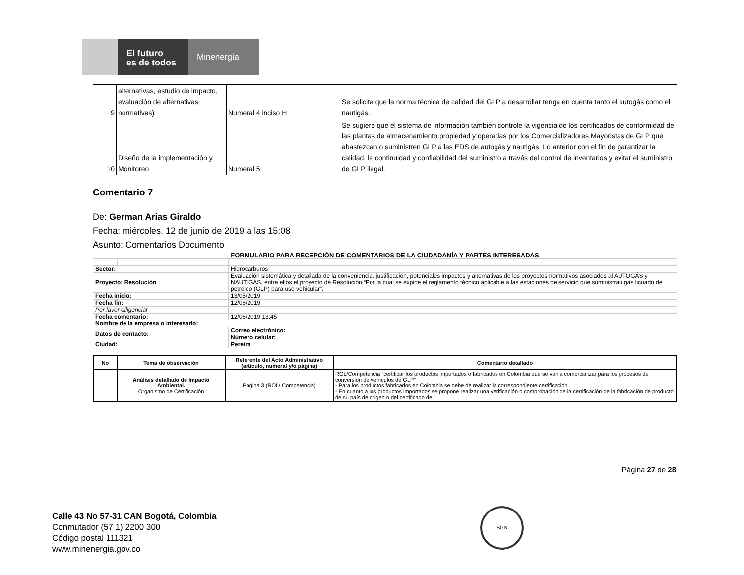El futuro
es de todos
Minenergía
| 9 | alternativas, estudio de impacto, evaluación de alternativas normativas) | Numeral 4 inciso H | Se solicita que la norma técnica de calidad del GLP a desarrollar tenga en cuenta tanto el autogás como el nautigás. |
| 10 | Diseño de la implementación y Monitoreo | Numeral 5 | Se sugiere que el sistema de información también controle la vigencia de los certificados de conformidad de las plantas de almacenamiento propiedad y operadas por los Comercializadores Mayoristas de GLP que abastezcan o suministren GLP a las EDS de autogás y nautigás. Lo anterior con el fin de garantizar la calidad, la continuidad y confiabilidad del suministro a través del control de inventarios y evitar el suministro de GLP ilegal. |
Comentario 7
De: German Arias Giraldo
Fecha: miércoles, 12 de junio de 2019 a las 15:08
Asunto: Comentarios Documento
| FORMULARIO PARA RECEPCIÓN DE COMENTARIOS DE LA CIUDADANÍA Y PARTES INTERESADAS | | | |
| Sector: | | Hidrocarburos | |
| Proyecto: Resolución | | Evaluación sistemática y detallada de la conveniencia, justificación, potenciales impactos y alternativas de los proyectos normativos asociados al AUTOGÁS y NAUTIGÁS, entre ellos el proyecto de Resolución “Por la cual se expide el reglamento técnico aplicable a las estaciones de servicio que suministran gas licuado de petróleo (GLP) para uso vehicular”. | |
| Fecha inicio: | | 13/05/2019 | |
| Fecha fin: | | 12/06/2019 | |
| Por favor diligenciar | | | |
| Fecha comentario: | | 12/06/2019 13:45 | |
| Nombre de la empresa o interesado: | | | |
| Datos de contacto: | | Correo electrónico: | |
| | | Número celular: | |
| Ciudad: | | Pereira | |
| No | Tema de observación | Referente del Acto Administrativo (artículo, numeral y/o página) | Comentario detallado |
| --- | --- | --- | --- |
| | Análisis detallado de Impacto Ambiental. Organismo de Certificación | Pagina 3 (ROL/ Competencia) | ROL/Competencia “certificar los productos importados o fabricados en Colombia que se van a comercializar para los procesos de conversión de vehículos de GLP” - Para los productos fabricados en Colombia se debe de realizar la correspondiente certificación. - En cuanto a los productos importados se propone realizar una verificación o comprobación de la certificación de la fabricación de producto de su país de origen o del certificado de |
Página 27 de 28
Calle 43 No 57-31 CAN Bogotá, Colombia
Conmutador (57 1) 2200 300
Código postal 111321
www.minenergia.gov.co
SGS